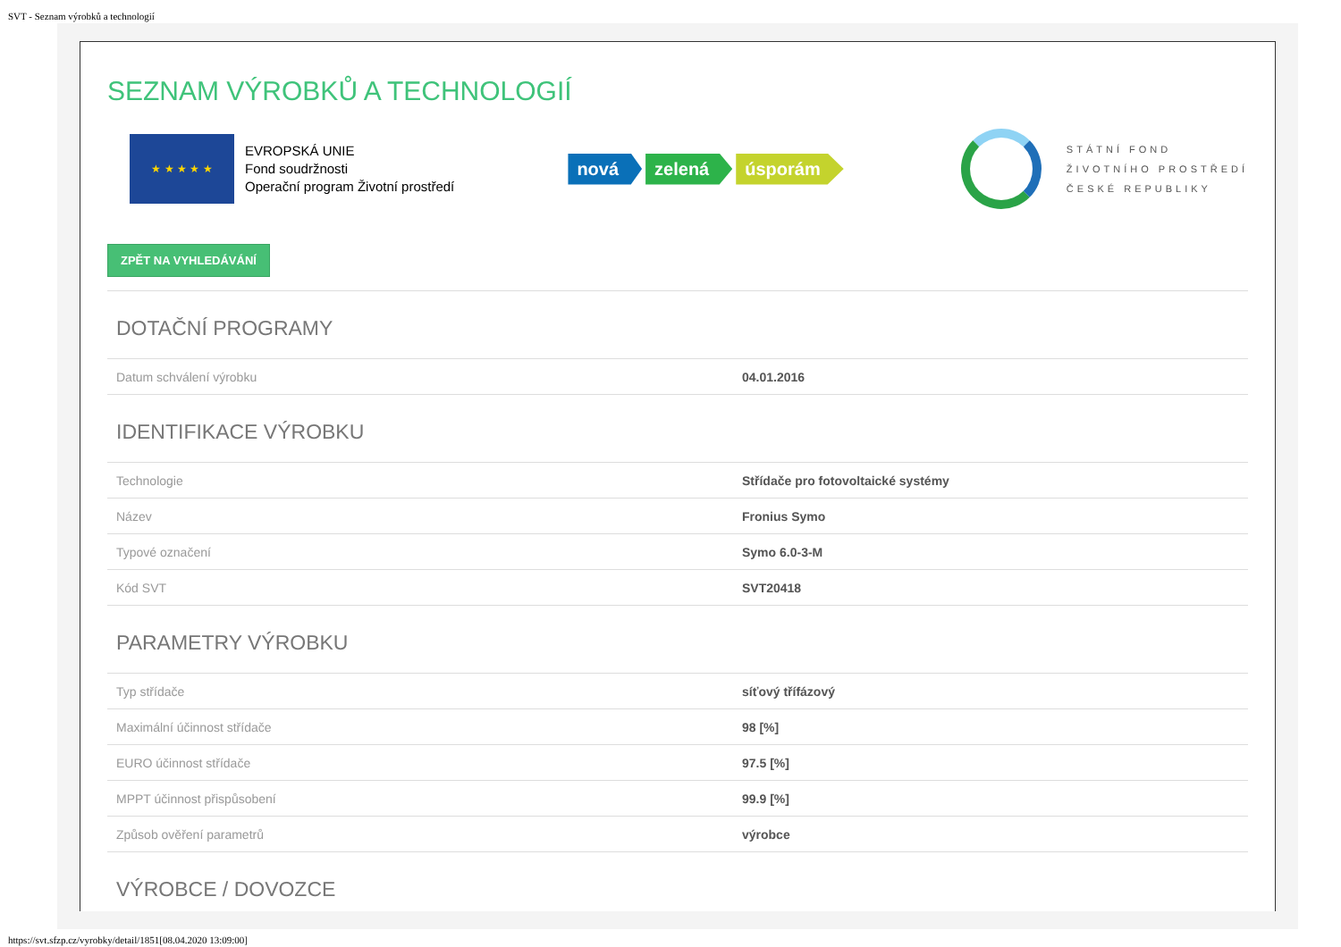SVT - Seznam výrobků a technologií
SEZNAM VÝROBKŮ A TECHNOLOGIÍ
★ ★ ★ ★ ★
EVROPSKÁ UNIE
Fond soudržnosti
Operační program Životní prostředí
nová zelená úsporám
STÁTNÍ FOND
ŽIVOTNÍHO PROSTŘEDÍ
ČESKÉ REPUBLIKY
ZPĚT NA VYHLEDÁVÁNÍ
DOTAČNÍ PROGRAMY
| Datum schválení výrobku | 04.01.2016 |
IDENTIFIKACE VÝROBKU
| Technologie | Střídače pro fotovoltaické systémy |
| Název | Fronius Symo |
| Typové označení | Symo 6.0-3-M |
| Kód SVT | SVT20418 |
PARAMETRY VÝROBKU
| Typ střídače | síťový třífázový |
| Maximální účinnost střídače | 98 [%] |
| EURO účinnost střídače | 97.5 [%] |
| MPPT účinnost přispůsobení | 99.9 [%] |
| Způsob ověření parametrů | výrobce |
VÝROBCE / DOVOZCE
https://svt.sfzp.cz/vyrobky/detail/1851[08.04.2020 13:09:00]